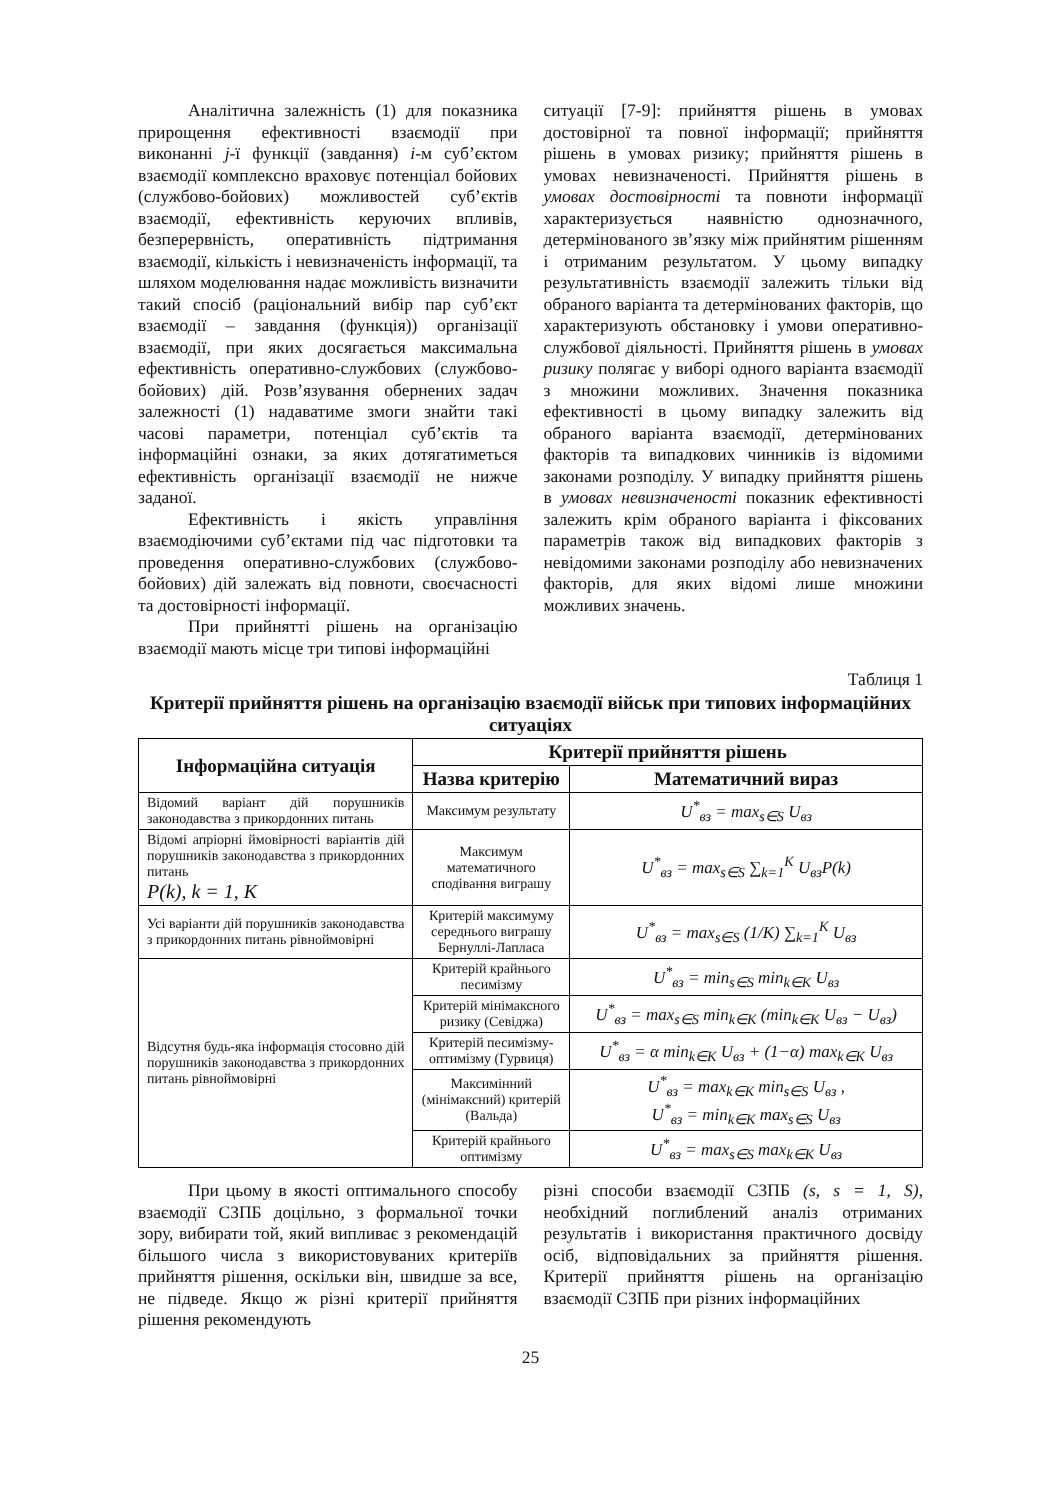Аналітична залежність (1) для показника прирощення ефективності взаємодії при виконанні j-ї функції (завдання) i-м суб’єктом взаємодії комплексно враховує потенціал бойових (службово-бойових) можливостей суб’єктів взаємодії, ефективність керуючих впливів, безперервність, оперативність підтримання взаємодії, кількість і невизначеність інформації, та шляхом моделювання надає можливість визначити такий спосіб (раціональний вибір пар суб’єкт взаємодії – завдання (функція)) організації взаємодії, при яких досягається максимальна ефективність оперативно-службових (службово-бойових) дій. Розв’язування обернених задач залежності (1) надаватиме змоги знайти такі часові параметри, потенціал суб’єктів та інформаційні ознаки, за яких дотягатиметься ефективність організації взаємодії не нижче заданої.
Ефективність і якість управління взаємодіючими суб’єктами під час підготовки та проведення оперативно-службових (службово-бойових) дій залежать від повноти, своєчасності та достовірності інформації.
При прийнятті рішень на організацію взаємодії мають місце три типові інформаційні
ситуації [7-9]: прийняття рішень в умовах достовірної та повної інформації; прийняття рішень в умовах ризику; прийняття рішень в умовах невизначеності. Прийняття рішень в умовах достовірності та повноти інформації характеризується наявністю однозначного, детермінованого зв’язку між прийнятим рішенням і отриманим результатом. У цьому випадку результативність взаємодії залежить тільки від обраного варіанта та детермінованих факторів, що характеризують обстановку і умови оперативно-службової діяльності. Прийняття рішень в умовах ризику полягає у виборі одного варіанта взаємодії з множини можливих. Значення показника ефективності в цьому випадку залежить від обраного варіанта взаємодії, детермінованих факторів та випадкових чинників із відомими законами розподілу. У випадку прийняття рішень в умовах невизначеності показник ефективності залежить крім обраного варіанта і фіксованих параметрів також від випадкових факторів з невідомими законами розподілу або невизначених факторів, для яких відомі лише множини можливих значень.
Таблиця 1
Критерії прийняття рішень на організацію взаємодії військ при типових інформаційних ситуаціях
| Інформаційна ситуація | Критерії прийняття рішень | |
| --- | --- | --- |
| | Назва критерію | Математичний вираз |
| Відомий варіант дій порушників законодавства з прикордонних питань | Максимум результату | U<sup>*</sup><sub>вз</sub> = max<sub>s∈S</sub> U<sub>вз</sub> |
| Відомі апріорні ймовірності варіантів дій порушників законодавства з прикордонних питань P(k), k = 1, K | Максимум математичного сподівання виграшу | U<sup>*</sup><sub>вз</sub> = max<sub>s∈S</sub> ∑<sub>k=1</sub><sup>K</sup> U<sub>вз</sub>P(k) |
| Усі варіанти дій порушників законодавства з прикордонних питань рівноймовірні | Критерій максимуму середнього виграшу Бернуллі-Лапласа | U<sup>*</sup><sub>вз</sub> = max<sub>s∈S</sub> (1/K) ∑<sub>k=1</sub><sup>K</sup> U<sub>вз</sub> |
| Відсутня будь-яка інформація стосовно дій порушників законодавства з прикордонних питань рівноймовірні | Критерій крайнього песимізму | U<sup>*</sup><sub>вз</sub> = min<sub>s∈S</sub> min<sub>k∈K</sub> U<sub>вз</sub> |
| | Критерій мінімаксного ризику (Севіджа) | U<sup>*</sup><sub>вз</sub> = max<sub>s∈S</sub> min<sub>k∈K</sub> (min<sub>k∈K</sub> U<sub>вз</sub> − U<sub>вз</sub>) |
| | Критерій песимізму-оптимізму (Гурвиця) | U<sup>*</sup><sub>вз</sub> = α min<sub>k∈K</sub> U<sub>вз</sub> + (1−α) max<sub>k∈K</sub> U<sub>вз</sub> |
| | Максимінний (мінімаксний) критерій (Вальда) | U<sup>*</sup><sub>вз</sub> = max<sub>k∈K</sub> min<sub>s∈S</sub> U<sub>вз</sub> , U<sup>*</sup><sub>вз</sub> = min<sub>k∈K</sub> max<sub>s∈S</sub> U<sub>вз</sub> |
| | Критерій крайнього оптимізму | U<sup>*</sup><sub>вз</sub> = max<sub>s∈S</sub> max<sub>k∈K</sub> U<sub>вз</sub> |
При цьому в якості оптимального способу взаємодії СЗПБ доцільно, з формальної точки зору, вибирати той, який випливає з рекомендацій більшого числа з використовуваних критеріїв прийняття рішення, оскільки він, швидше за все, не підведе. Якщо ж різні критерії прийняття рішення рекомендують
різні способи взаємодії СЗПБ (s, s = 1, S), необхідний поглиблений аналіз отриманих результатів і використання практичного досвіду осіб, відповідальних за прийняття рішення. Критерії прийняття рішень на організацію взаємодії СЗПБ при різних інформаційних
25